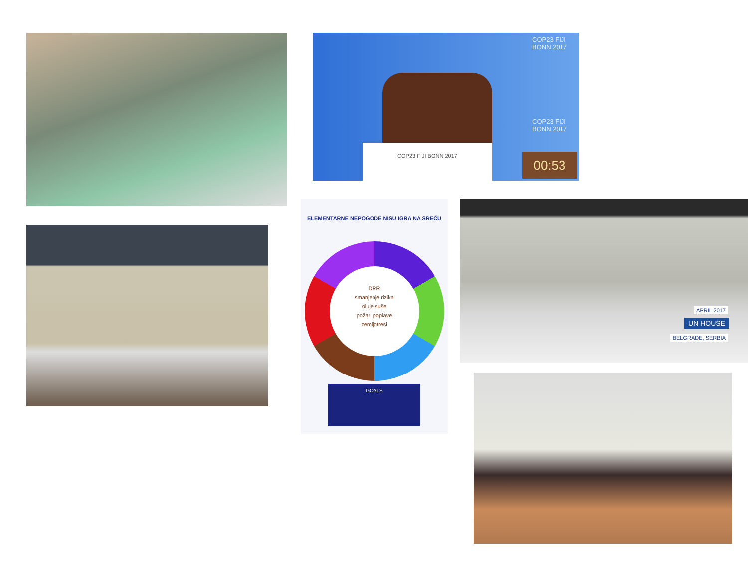COP23 FIJI
BONN 2017
COP23 FIJI
BONN 2017
COP23 FIJI BONN 2017
00:53
ELEMENTARNE NEPOGODE NISU IGRA NA SREĆU
DRR
smanjenje rizika
oluje suše
požari poplave
zemljotresi
GOALS
APRIL 2017
UN HOUSE
BELGRADE, SERBIA